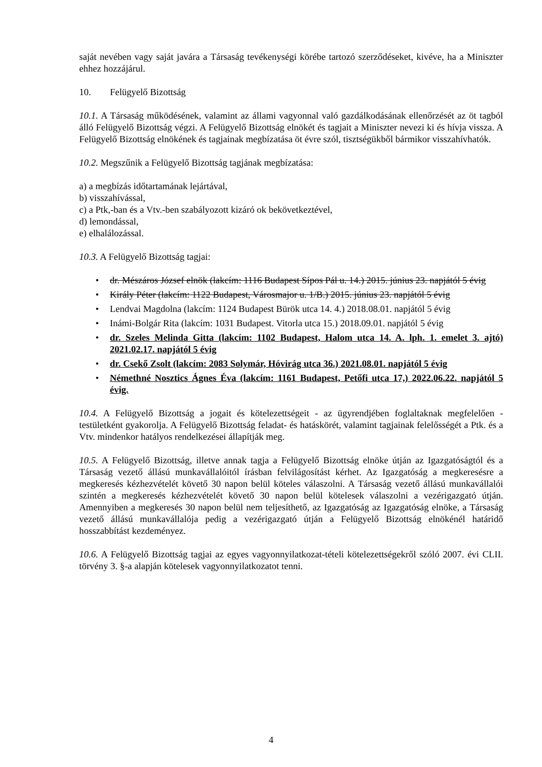saját nevében vagy saját javára a Társaság tevékenységi körébe tartozó szerződéseket, kivéve, ha a Miniszter ehhez hozzájárul.
10. Felügyelő Bizottság
10.1. A Társaság működésének, valamint az állami vagyonnal való gazdálkodásának ellenőrzését az öt tagból álló Felügyelő Bizottság végzi. A Felügyelő Bizottság elnökét és tagjait a Miniszter nevezi ki és hívja vissza. A Felügyelő Bizottság elnökének és tagjainak megbízatása öt évre szól, tisztségükből bármikor visszahívhatók.
10.2. Megszűnik a Felügyelő Bizottság tagjának megbízatása:
a) a megbízás időtartamának lejártával,
b) visszahívással,
c) a Ptk,-ban és a Vtv.-ben szabályozott kizáró ok bekövetkeztével,
d) lemondással,
e) elhalálozással.
10.3. A Felügyelő Bizottság tagjai:
• dr. Mészáros József elnök (lakcím: 1116 Budapest Sípos Pál u. 14.) 2015. június 23. napjától 5 évig
• Király Péter (lakcím: 1122 Budapest, Városmajor u. 1/B.) 2015. június 23. napjától 5 évig
• Lendvai Magdolna (lakcím: 1124 Budapest Bürök utca 14. 4.) 2018.08.01. napjától 5 évig
• Inámi-Bolgár Rita (lakcím: 1031 Budapest. Vitorla utca 15.) 2018.09.01. napjától 5 évig
• dr. Szeles Melinda Gitta (lakcím: 1102 Budapest, Halom utca 14. A. lph. 1. emelet 3. ajtó) 2021.02.17. napjától 5 évig
• dr. Csekő Zsolt (lakcím: 2083 Solymár, Hóvirág utca 36.) 2021.08.01. napjától 5 évig
• Némethné Nosztics Ágnes Éva (lakcím: 1161 Budapest, Petőfi utca 17,) 2022.06.22. napjától 5 évig.
10.4. A Felügyelő Bizottság a jogait és kötelezettségeit - az ügyrendjében foglaltaknak megfelelően - testületként gyakorolja. A Felügyelő Bizottság feladat- és hatáskörét, valamint tagjainak felelősségét a Ptk. és a Vtv. mindenkor hatályos rendelkezései állapítják meg.
10.5. A Felügyelő Bizottság, illetve annak tagja a Felügyelő Bizottság elnöke útján az Igazgatóságtól és a Társaság vezető állású munkavállalóitól írásban felvilágosítást kérhet. Az Igazgatóság a megkeresésre a megkeresés kézhezvételét követő 30 napon belül köteles válaszolni. A Társaság vezető állású munkavállalói szintén a megkeresés kézhezvételét követő 30 napon belül kötelesek válaszolni a vezérigazgató útján. Amennyiben a megkeresés 30 napon belül nem teljesíthető, az Igazgatóság az Igazgatóság elnöke, a Társaság vezető állású munkavállalója pedig a vezérigazgató útján a Felügyelő Bizottság elnökénél határidő hosszabbítást kezdeményez.
10.6. A Felügyelő Bizottság tagjai az egyes vagyonnyilatkozat-tételi kötelezettségekről szóló 2007. évi CLII. törvény 3. §-a alapján kötelesek vagyonnyilatkozatot tenni.
4